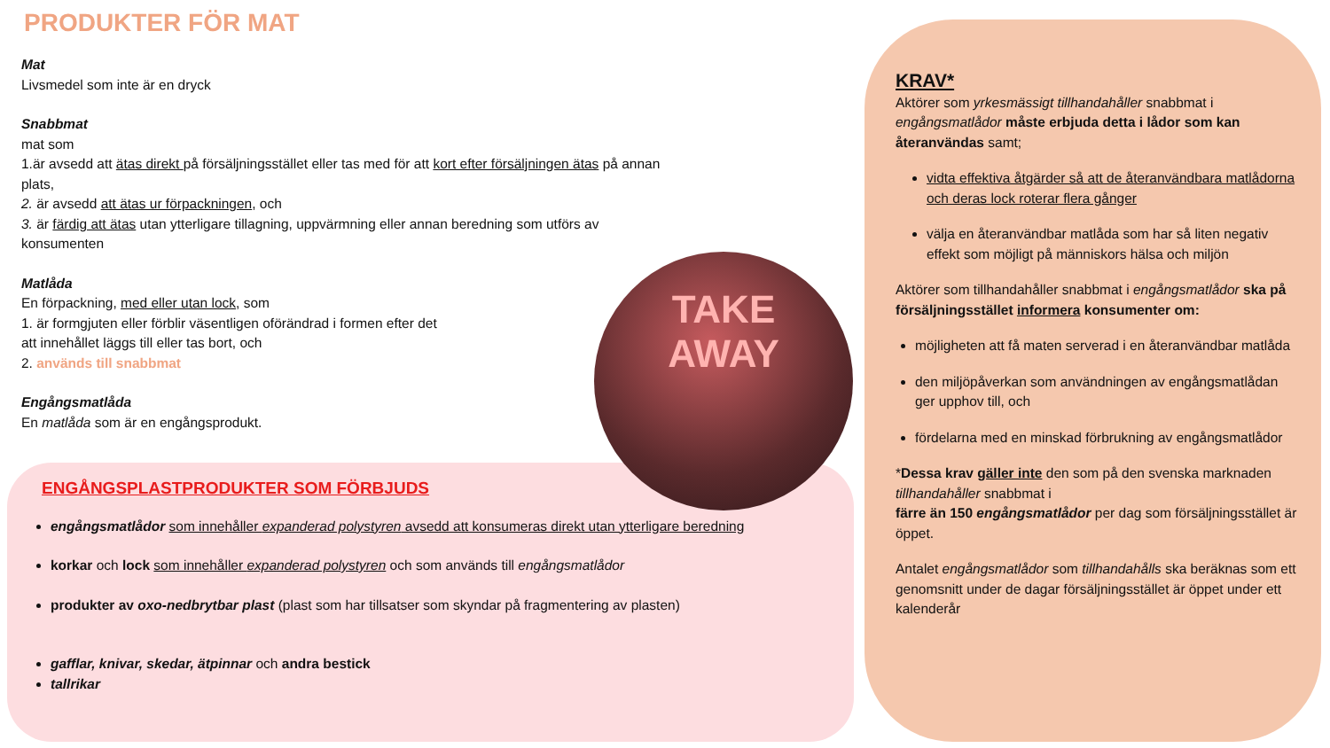PRODUKTER FÖR MAT
Mat
Livsmedel som inte är en dryck
Snabbmat
mat som
1.är avsedd att ätas direkt på försäljningsstället eller tas med för att kort efter försäljningen ätas på annan plats,
2. är avsedd att ätas ur förpackningen, och
3. är färdig att ätas utan ytterligare tillagning, uppvärmning eller annan beredning som utförs av konsumenten
Matlåda
En förpackning, med eller utan lock, som
1. är formgjuten eller förblir väsentligen oförändrad i formen efter det
att innehållet läggs till eller tas bort, och
2. används till snabbmat
Engångsmatlåda
En matlåda som är en engångsprodukt.
TAKE
AWAY
ENGÅNGSPLASTPRODUKTER SOM FÖRBJUDS
engångsmatlådor som innehåller expanderad polystyren avsedd att konsumeras direkt utan ytterligare beredning
korkar och lock som innehåller expanderad polystyren och som används till engångsmatlådor
produkter av oxo-nedbrytbar plast (plast som har tillsatser som skyndar på fragmentering av plasten)
gafflar, knivar, skedar, ätpinnar och andra bestick
tallrikar
KRAV*
Aktörer som yrkesmässigt tillhandahåller snabbmat i engångsmatlådor måste erbjuda detta i lådor som kan återanvändas samt;
vidta effektiva åtgärder så att de återanvändbara matlådorna och deras lock roterar flera gånger
välja en återanvändbar matlåda som har så liten negativ effekt som möjligt på människors hälsa och miljön
Aktörer som tillhandahåller snabbmat i engångsmatlådor ska på försäljningsstället informera konsumenter om:
möjligheten att få maten serverad i en återanvändbar matlåda
den miljöpåverkan som användningen av engångsmatlådan ger upphov till, och
fördelarna med en minskad förbrukning av engångsmatlådor
*Dessa krav gäller inte den som på den svenska marknaden tillhandahåller snabbmat i
färre än 150 engångsmatlådor per dag som försäljningsstället är öppet.
Antalet engångsmatlådor som tillhandahålls ska beräknas som ett genomsnitt under de dagar försäljningsstället är öppet under ett kalenderår